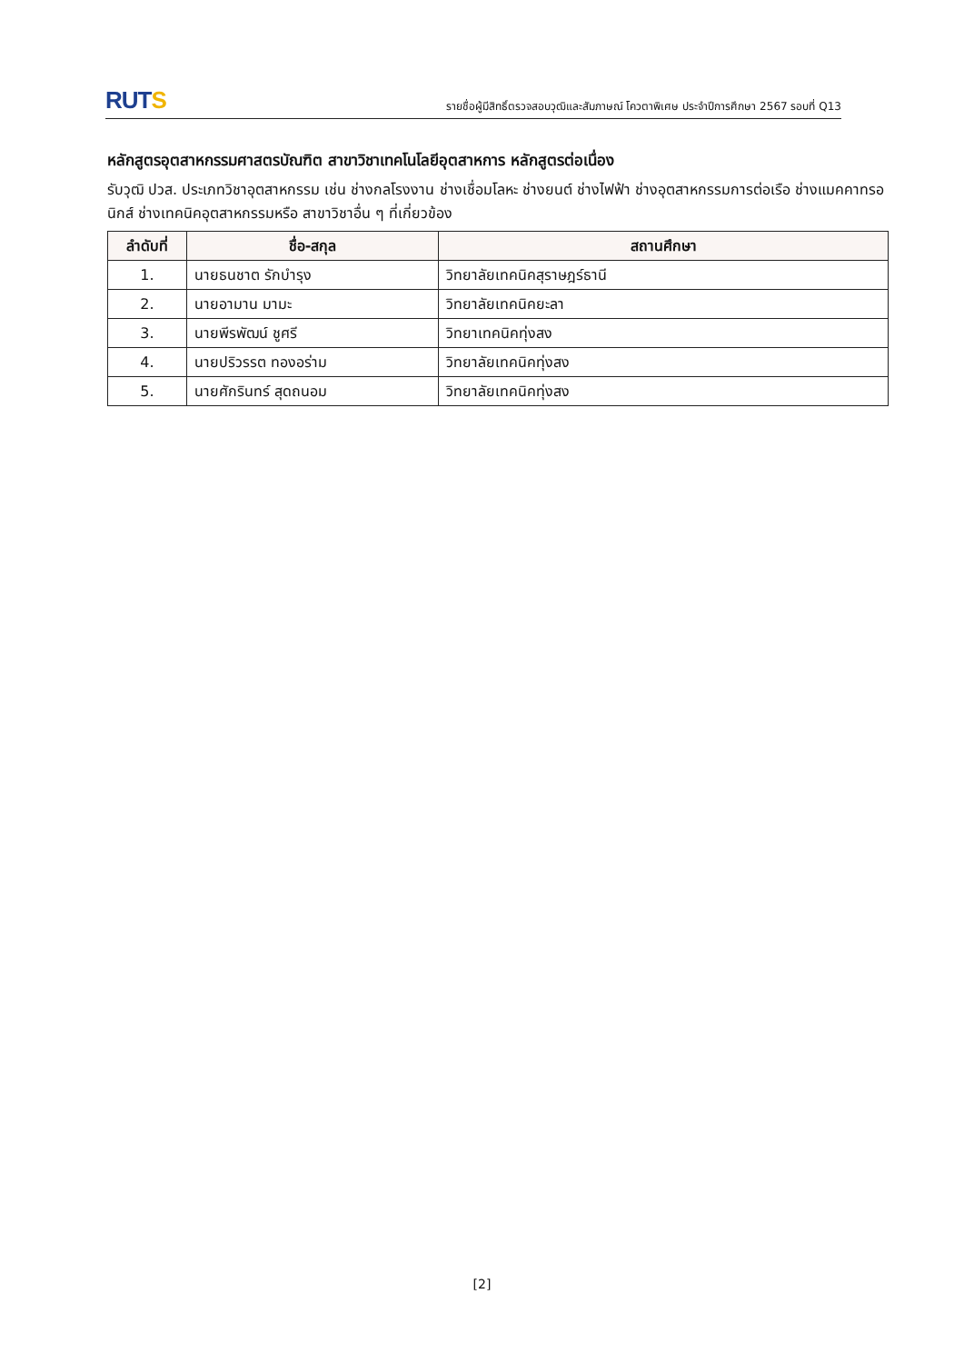RUTS
รายชื่อผู้มีสิทธิ์ตรวจสอบวุฒิและสัมภาษณ์ โควตาพิเศษ ประจำปีการศึกษา 2567 รอบที่ Q13
หลักสูตรอุตสาหกรรมศาสตรบัณฑิต สาขาวิชาเทคโนโลยีอุตสาหการ หลักสูตรต่อเนื่อง
รับวุฒิ ปวส. ประเภทวิชาอุตสาหกรรม เช่น ช่างกลโรงงาน ช่างเชื่อมโลหะ ช่างยนต์ ช่างไฟฟ้า ช่างอุตสาหกรรมการต่อเรือ ช่างแมคคาทรอนิกส์ ช่างเทคนิคอุตสาหกรรมหรือ สาขาวิชาอื่น ๆ ที่เกี่ยวข้อง
| ลำดับที่ | ชื่อ-สกุล | สถานศึกษา |
| --- | --- | --- |
| 1. | นายธนชาต รักบำรุง | วิทยาลัยเทคนิคสุราษฎร์ธานี |
| 2. | นายอามาน มามะ | วิทยาลัยเทคนิคยะลา |
| 3. | นายพีรพัฒน์ ชูศรี | วิทยาเทคนิคทุ่งสง |
| 4. | นายปริวรรต ทองอร่าม | วิทยาลัยเทคนิคทุ่งสง |
| 5. | นายศักรินทร์ สุดถนอม | วิทยาลัยเทคนิคทุ่งสง |
[2]